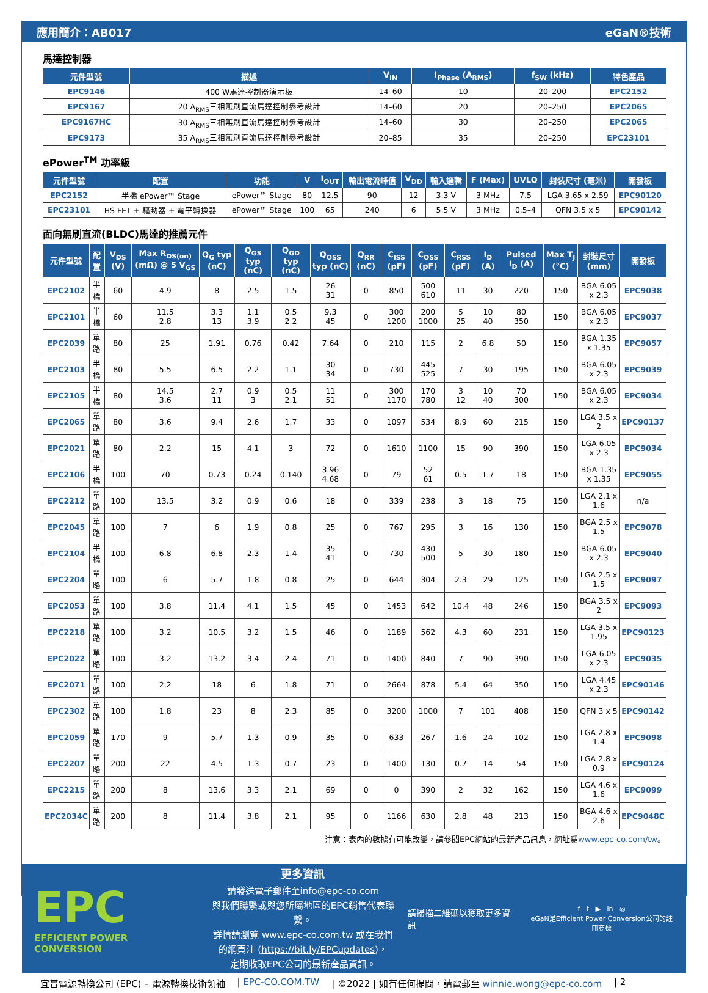應用簡介：AB017 eGaN®技術
馬達控制器
| 元件型號 | 描述 | V<sub>IN</sub> | I<sub>Phase</sub> (A<sub>RMS</sub>) | f<sub>SW</sub> (kHz) | 特色產品 |
| --- | --- | --- | --- | --- | --- |
| EPC9146 | 400 W馬達控制器演示板 | 14–60 | 10 | 20–200 | EPC2152 |
| EPC9167 | 20 A<sub>RMS</sub>三相無刷直流馬達控制參考設計 | 14–60 | 20 | 20–250 | EPC2065 |
| EPC9167HC | 30 A<sub>RMS</sub>三相無刷直流馬達控制參考設計 | 14–60 | 30 | 20–250 | EPC2065 |
| EPC9173 | 35 A<sub>RMS</sub>三相無刷直流馬達控制參考設計 | 20–85 | 35 | 20–250 | EPC23101 |
ePower<sup>TM</sup> 功率級
| 元件型號 | 配置 | 功能 | V | I<sub>OUT</sub> | 輸出電流峰值 | V<sub>DD</sub> | 輸入邏輯 | F (Max) | UVLO | 封裝尺寸 (毫米) | 開發板 |
| --- | --- | --- | --- | --- | --- | --- | --- | --- | --- | --- | --- |
| EPC2152 | 半橋 ePower™ Stage | ePower™ Stage | 80 | 12.5 | 90 | 12 | 3.3 V | 3 MHz | 7.5 | LGA 3.65 x 2.59 | EPC90120 |
| EPC23101 | HS FET + 驅動器 + 電平轉換器 | ePower™ Stage | 100 | 65 | 240 | 6 | 5.5 V | 3 MHz | 0.5–4 | QFN 3.5 x 5 | EPC90142 |
面向無刷直流(BLDC)馬達的推薦元件
| 元件型號 | 配置 | V<sub>DS</sub> (V) | Max R<sub>DS(on)</sub> (mΩ) @ 5 V<sub>GS</sub> | Q<sub>G</sub> typ (nC) | Q<sub>GS</sub> typ (nC) | Q<sub>GD</sub> typ (nC) | Q<sub>OSS</sub> typ (nC) | Q<sub>RR</sub> (nC) | C<sub>ISS</sub> (pF) | C<sub>OSS</sub> (pF) | C<sub>RSS</sub> (pF) | I<sub>D</sub> (A) | Pulsed I<sub>D</sub> (A) | Max T<sub>J</sub> (°C) | 封裝尺寸 (mm) | 開發板 |
| --- | --- | --- | --- | --- | --- | --- | --- | --- | --- | --- | --- | --- | --- | --- | --- | --- |
| EPC2102 | 半橋 | 60 | 4.9 | 8 | 2.5 | 1.5 | 26 31 | 0 | 850 | 500 610 | 11 | 30 | 220 | 150 | BGA 6.05 x 2.3 | EPC9038 |
| EPC2101 | 半橋 | 60 | 11.5 2.8 | 3.3 13 | 1.1 3.9 | 0.5 2.2 | 9.3 45 | 0 | 300 1200 | 200 1000 | 5 25 | 10 40 | 80 350 | 150 | BGA 6.05 x 2.3 | EPC9037 |
| EPC2039 | 單路 | 80 | 25 | 1.91 | 0.76 | 0.42 | 7.64 | 0 | 210 | 115 | 2 | 6.8 | 50 | 150 | BGA 1.35 x 1.35 | EPC9057 |
| EPC2103 | 半橋 | 80 | 5.5 | 6.5 | 2.2 | 1.1 | 30 34 | 0 | 730 | 445 525 | 7 | 30 | 195 | 150 | BGA 6.05 x 2.3 | EPC9039 |
| EPC2105 | 半橋 | 80 | 14.5 3.6 | 2.7 11 | 0.9 3 | 0.5 2.1 | 11 51 | 0 | 300 1170 | 170 780 | 3 12 | 10 40 | 70 300 | 150 | BGA 6.05 x 2.3 | EPC9034 |
| EPC2065 | 單路 | 80 | 3.6 | 9.4 | 2.6 | 1.7 | 33 | 0 | 1097 | 534 | 8.9 | 60 | 215 | 150 | LGA 3.5 x 2 | EPC90137 |
| EPC2021 | 單路 | 80 | 2.2 | 15 | 4.1 | 3 | 72 | 0 | 1610 | 1100 | 15 | 90 | 390 | 150 | LGA 6.05 x 2.3 | EPC9034 |
| EPC2106 | 半橋 | 100 | 70 | 0.73 | 0.24 | 0.140 | 3.96 4.68 | 0 | 79 | 52 61 | 0.5 | 1.7 | 18 | 150 | BGA 1.35 x 1.35 | EPC9055 |
| EPC2212 | 單路 | 100 | 13.5 | 3.2 | 0.9 | 0.6 | 18 | 0 | 339 | 238 | 3 | 18 | 75 | 150 | LGA 2.1 x 1.6 | n/a |
| EPC2045 | 單路 | 100 | 7 | 6 | 1.9 | 0.8 | 25 | 0 | 767 | 295 | 3 | 16 | 130 | 150 | BGA 2.5 x 1.5 | EPC9078 |
| EPC2104 | 半橋 | 100 | 6.8 | 6.8 | 2.3 | 1.4 | 35 41 | 0 | 730 | 430 500 | 5 | 30 | 180 | 150 | BGA 6.05 x 2.3 | EPC9040 |
| EPC2204 | 單路 | 100 | 6 | 5.7 | 1.8 | 0.8 | 25 | 0 | 644 | 304 | 2.3 | 29 | 125 | 150 | LGA 2.5 x 1.5 | EPC9097 |
| EPC2053 | 單路 | 100 | 3.8 | 11.4 | 4.1 | 1.5 | 45 | 0 | 1453 | 642 | 10.4 | 48 | 246 | 150 | BGA 3.5 x 2 | EPC9093 |
| EPC2218 | 單路 | 100 | 3.2 | 10.5 | 3.2 | 1.5 | 46 | 0 | 1189 | 562 | 4.3 | 60 | 231 | 150 | LGA 3.5 x 1.95 | EPC90123 |
| EPC2022 | 單路 | 100 | 3.2 | 13.2 | 3.4 | 2.4 | 71 | 0 | 1400 | 840 | 7 | 90 | 390 | 150 | LGA 6.05 x 2.3 | EPC9035 |
| EPC2071 | 單路 | 100 | 2.2 | 18 | 6 | 1.8 | 71 | 0 | 2664 | 878 | 5.4 | 64 | 350 | 150 | LGA 4.45 x 2.3 | EPC90146 |
| EPC2302 | 單路 | 100 | 1.8 | 23 | 8 | 2.3 | 85 | 0 | 3200 | 1000 | 7 | 101 | 408 | 150 | QFN 3 x 5 | EPC90142 |
| EPC2059 | 單路 | 170 | 9 | 5.7 | 1.3 | 0.9 | 35 | 0 | 633 | 267 | 1.6 | 24 | 102 | 150 | LGA 2.8 x 1.4 | EPC9098 |
| EPC2207 | 單路 | 200 | 22 | 4.5 | 1.3 | 0.7 | 23 | 0 | 1400 | 130 | 0.7 | 14 | 54 | 150 | LGA 2.8 x 0.9 | EPC90124 |
| EPC2215 | 單路 | 200 | 8 | 13.6 | 3.3 | 2.1 | 69 | 0 | 0 | 390 | 2 | 32 | 162 | 150 | LGA 4.6 x 1.6 | EPC9099 |
| EPC2034C | 單路 | 200 | 8 | 11.4 | 3.8 | 2.1 | 95 | 0 | 1166 | 630 | 2.8 | 48 | 213 | 150 | BGA 4.6 x 2.6 | EPC9048C |
注意：表內的數據有可能改變，請參閱EPC網站的最新產品訊息，網址爲www.epc-co.com/tw。
EPC
EFFICIENT POWER CONVERSION
更多資訊
請發送電子郵件至info@epc-co.com
與我們聯繫或與您所屬地區的EPC銷售代表聯繫。
詳情請瀏覽 www.epc-co.com.tw 或在我們的網頁注 (https://bit.ly/EPCupdates)，
定期收取EPC公司的最新產品資訊。
請掃描二維碼以獲取更多資訊
f t ▶ in ◎
eGaN是Efficient Power Conversion公司的註冊商標
宜普電源轉換公司 (EPC) – 電源轉換技術領袖 | EPC-CO.COM.TW | ©2022 | 如有任何提問，請電郵至 winnie.wong@epc-co.com | 2